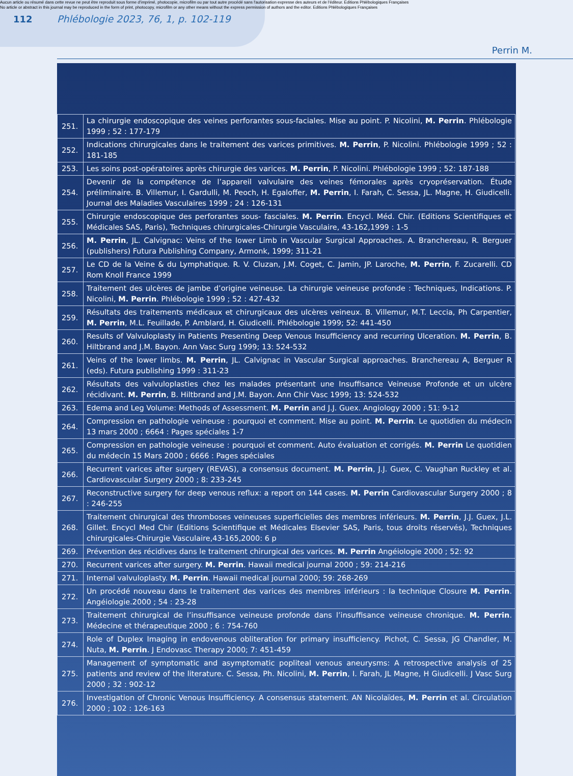Aucun article ou résumé dans cette revue ne peut être reproduit sous forme d'imprimé, photocopie, microfilm ou par tout autre procédé sans l'autorisation expresse des auteurs et de l'éditeur. Editions Phlébologiques Françaises
No article or abstract in this journal may be reproduced in the form of print, photocopy, microfilm or any other means without the express permission of authors and the editor. Editions Phlébologiques Françaises
112 Phlébologie 2023, 76, 1, p. 102-119
Perrin M.
| 251. | La chirurgie endoscopique des veines perforantes sous-faciales. Mise au point. P. Nicolini, M. Perrin . Phlébologie 1999 ; 52 : 177-179 |
| 252. | Indications chirurgicales dans le traitement des varices primitives. M. Perrin , P. Nicolini. Phlébologie 1999 ; 52 : 181-185 |
| 253. | Les soins post-opératoires après chirurgie des varices. M. Perrin , P. Nicolini. Phlébologie 1999 ; 52: 187-188 |
| 254. | Devenir de la compétence de l’appareil valvulaire des veines fémorales après cryopréservation. Étude préliminaire. B. Villemur, I. Gardulli, M. Peoch, H. Egaloffer, M. Perrin , I. Farah, C. Sessa, JL. Magne, H. Giudicelli. Journal des Maladies Vasculaires 1999 ; 24 : 126-131 |
| 255. | Chirurgie endoscopique des perforantes sous- fasciales. M. Perrin . Encycl. Méd. Chir. (Editions Scientifiques et Médicales SAS, Paris), Techniques chirurgicales-Chirurgie Vasculaire, 43-162,1999 : 1-5 |
| 256. | M. Perrin , JL. Calvignac: Veins of the lower Limb in Vascular Surgical Approaches. A. Branchereau, R. Berguer (publishers) Futura Publishing Company, Armonk, 1999; 311-21 |
| 257. | Le CD de la Veine & du Lymphatique. R. V. Cluzan, J.M. Coget, C. Jamin, JP. Laroche, M. Perrin , F. Zucarelli. CD Rom Knoll France 1999 |
| 258. | Traitement des ulcères de jambe d’origine veineuse. La chirurgie veineuse profonde : Techniques, Indications. P. Nicolini, M. Perrin . Phlébologie 1999 ; 52 : 427-432 |
| 259. | Résultats des traitements médicaux et chirurgicaux des ulcères veineux. B. Villemur, M.T. Leccia, Ph Carpentier, M. Perrin , M.L. Feuillade, P. Amblard, H. Giudicelli. Phlébologie 1999; 52: 441-450 |
| 260. | Results of Valvuloplasty in Patients Presenting Deep Venous Insufficiency and recurring Ulceration. M. Perrin , B. Hiltbrand and J.M. Bayon. Ann Vasc Surg 1999; 13: 524-532 |
| 261. | Veins of the lower limbs. M. Perrin , JL. Calvignac in Vascular Surgical approaches. Branchereau A, Berguer R (eds). Futura publishing 1999 : 311-23 |
| 262. | Résultats des valvuloplasties chez les malades présentant une Insuffisance Veineuse Profonde et un ulcère récidivant. M. Perrin , B. Hiltbrand and J.M. Bayon. Ann Chir Vasc 1999; 13: 524-532 |
| 263. | Edema and Leg Volume: Methods of Assessment. M. Perrin and J.J. Guex. Angiology 2000 ; 51: 9-12 |
| 264. | Compression en pathologie veineuse : pourquoi et comment. Mise au point. M. Perrin . Le quotidien du médecin 13 mars 2000 ; 6664 : Pages spéciales 1-7 |
| 265. | Compression en pathologie veineuse : pourquoi et comment. Auto évaluation et corrigés. M. Perrin Le quotidien du médecin 15 Mars 2000 ; 6666 : Pages spéciales |
| 266. | Recurrent varices after surgery (REVAS), a consensus document. M. Perrin , J.J. Guex, C. Vaughan Ruckley et al. Cardiovascular Surgery 2000 ; 8: 233-245 |
| 267. | Reconstructive surgery for deep venous reflux: a report on 144 cases. M. Perrin Cardiovascular Surgery 2000 ; 8 : 246-255 |
| 268. | Traitement chirurgical des thromboses veineuses superficielles des membres inférieurs. M. Perrin , J.J. Guex, J.L. Gillet. Encycl Med Chir (Editions Scientifique et Médicales Elsevier SAS, Paris, tous droits réservés), Techniques chirurgicales-Chirurgie Vasculaire,43-165,2000: 6 p |
| 269. | Prévention des récidives dans le traitement chirurgical des varices. M. Perrin Angéiologie 2000 ; 52: 92 |
| 270. | Recurrent varices after surgery. M. Perrin . Hawaii medical journal 2000 ; 59: 214-216 |
| 271. | Internal valvuloplasty. M. Perrin . Hawaii medical journal 2000; 59: 268-269 |
| 272. | Un procédé nouveau dans le traitement des varices des membres inférieurs : la technique Closure M. Perrin . Angéiologie.2000 ; 54 : 23-28 |
| 273. | Traitement chirurgical de l’insuffisance veineuse profonde dans l’insuffisance veineuse chronique. M. Perrin . Médecine et thérapeutique 2000 ; 6 : 754-760 |
| 274. | Role of Duplex Imaging in endovenous obliteration for primary insufficiency. Pichot, C. Sessa, JG Chandler, M. Nuta, M. Perrin . J Endovasc Therapy 2000; 7: 451-459 |
| 275. | Management of symptomatic and asymptomatic popliteal venous aneurysms: A retrospective analysis of 25 patients and review of the literature. C. Sessa, Ph. Nicolini, M. Perrin , I. Farah, JL Magne, H Giudicelli. J Vasc Surg 2000 ; 32 : 902-12 |
| 276. | Investigation of Chronic Venous Insufficiency. A consensus statement. AN Nicolaïdes, M. Perrin et al. Circulation 2000 ; 102 : 126-163 |